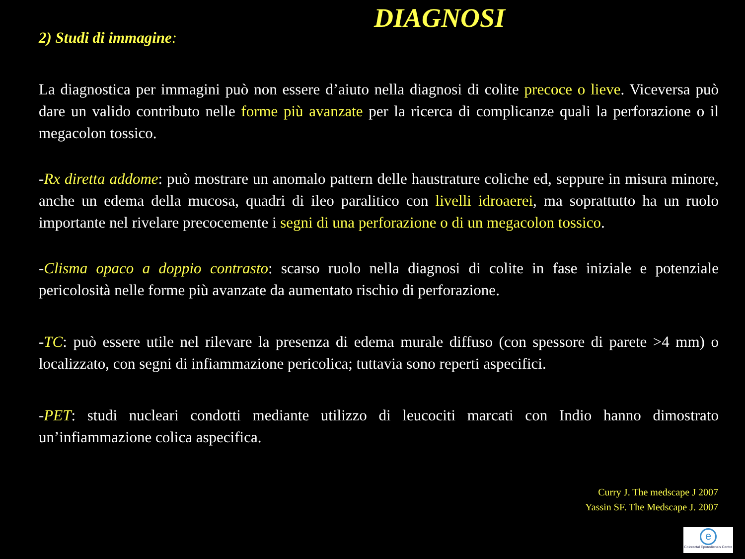DIAGNOSI
2) Studi di immagine:
La diagnostica per immagini può non essere d’aiuto nella diagnosi di colite precoce o lieve. Viceversa può dare un valido contributo nelle forme più avanzate per la ricerca di complicanze quali la perforazione o il megacolon tossico.
-Rx diretta addome: può mostrare un anomalo pattern delle haustrature coliche ed, seppure in misura minore, anche un edema della mucosa, quadri di ileo paralitico con livelli idroaerei, ma soprattutto ha un ruolo importante nel rivelare precocemente i segni di una perforazione o di un megacolon tossico.
-Clisma opaco a doppio contrasto: scarso ruolo nella diagnosi di colite in fase iniziale e potenziale pericolosità nelle forme più avanzate da aumentato rischio di perforazione.
-TC: può essere utile nel rilevare la presenza di edema murale diffuso (con spessore di parete >4 mm) o localizzato, con segni di infiammazione pericolica; tuttavia sono reperti aspecifici.
-PET: studi nucleari condotti mediante utilizzo di leucociti marcati con Indio hanno dimostrato un’infiammazione colica aspecifica.
Curry J. The medscape J 2007
Yassin SF. The Medscape J. 2007
e
Colorectal Eporediensis Centre